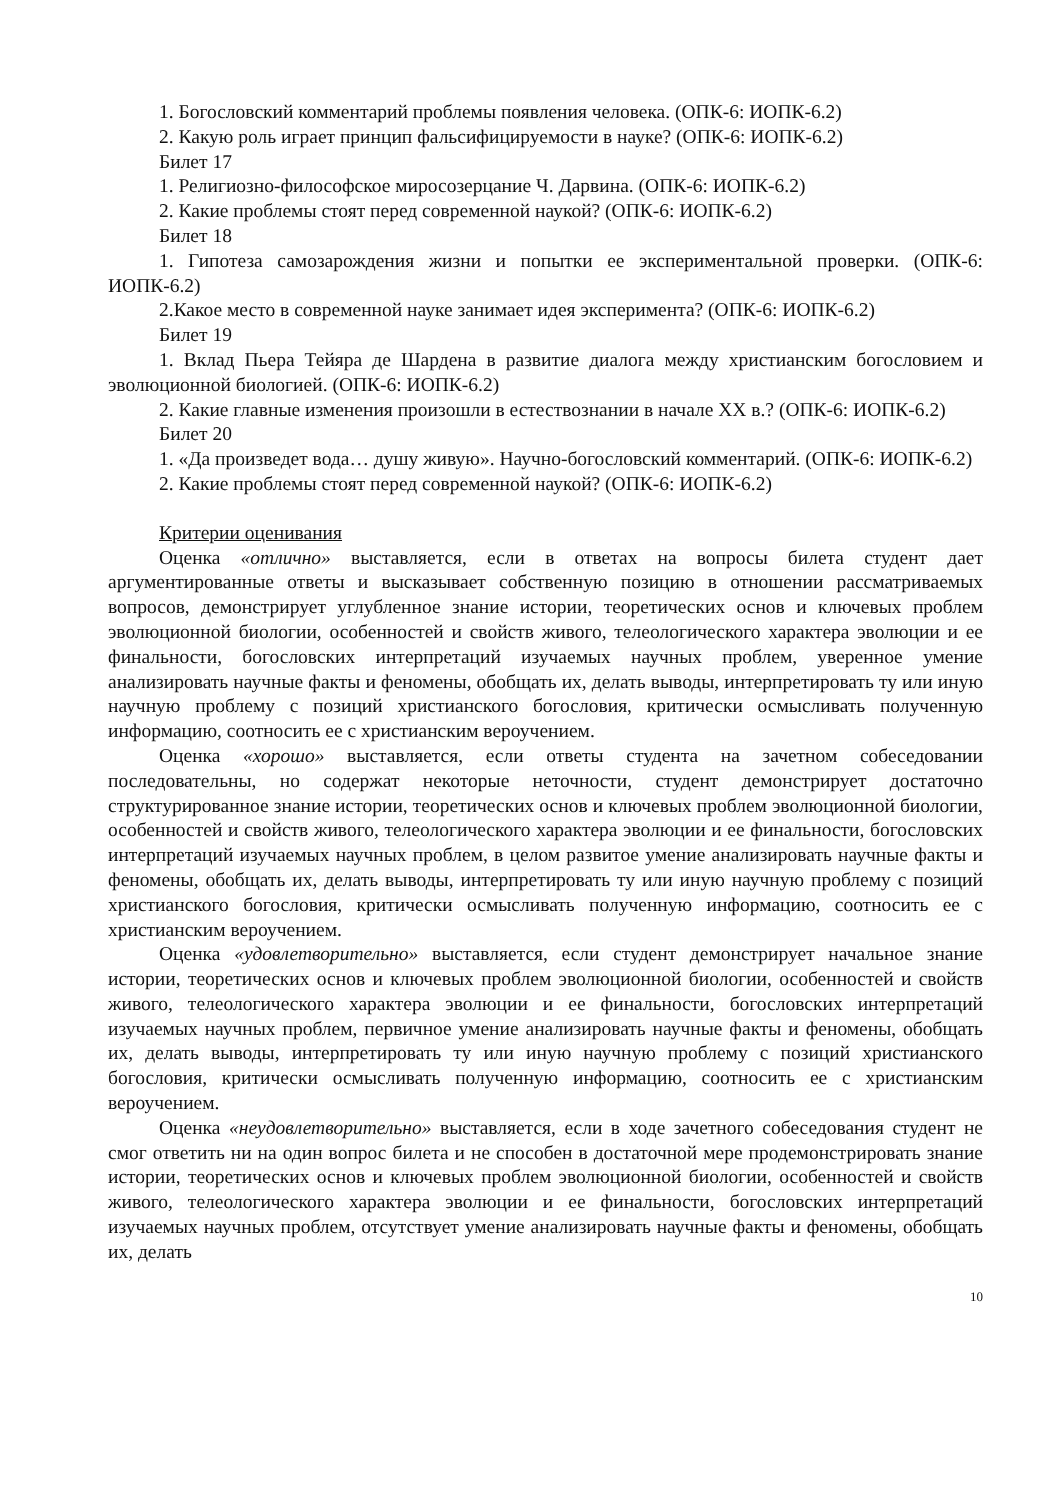1. Богословский комментарий проблемы появления человека. (ОПК-6: ИОПК-6.2)
2. Какую роль играет принцип фальсифицируемости в науке? (ОПК-6: ИОПК-6.2)
Билет 17
1. Религиозно-философское миросозерцание Ч. Дарвина. (ОПК-6: ИОПК-6.2)
2. Какие проблемы стоят перед современной наукой? (ОПК-6: ИОПК-6.2)
Билет 18
1. Гипотеза самозарождения жизни и попытки ее экспериментальной проверки. (ОПК-6: ИОПК-6.2)
2.Какое место в современной науке занимает идея эксперимента? (ОПК-6: ИОПК-6.2)
Билет 19
1. Вклад Пьера Тейяра де Шардена в развитие диалога между христианским богословием и эволюционной биологией. (ОПК-6: ИОПК-6.2)
2. Какие главные изменения произошли в естествознании в начале XX в.? (ОПК-6: ИОПК-6.2)
Билет 20
1. «Да произведет вода… душу живую». Научно-богословский комментарий. (ОПК-6: ИОПК-6.2)
2. Какие проблемы стоят перед современной наукой? (ОПК-6: ИОПК-6.2)
Критерии оценивания
Оценка «отлично» выставляется, если в ответах на вопросы билета студент дает аргументированные ответы и высказывает собственную позицию в отношении рассматриваемых вопросов, демонстрирует углубленное знание истории, теоретических основ и ключевых проблем эволюционной биологии, особенностей и свойств живого, телеологического характера эволюции и ее финальности, богословских интерпретаций изучаемых научных проблем, уверенное умение анализировать научные факты и феномены, обобщать их, делать выводы, интерпретировать ту или иную научную проблему с позиций христианского богословия, критически осмысливать полученную информацию, соотносить ее с христианским вероучением.
Оценка «хорошо» выставляется, если ответы студента на зачетном собеседовании последовательны, но содержат некоторые неточности, студент демонстрирует достаточно структурированное знание истории, теоретических основ и ключевых проблем эволюционной биологии, особенностей и свойств живого, телеологического характера эволюции и ее финальности, богословских интерпретаций изучаемых научных проблем, в целом развитое умение анализировать научные факты и феномены, обобщать их, делать выводы, интерпретировать ту или иную научную проблему с позиций христианского богословия, критически осмысливать полученную информацию, соотносить ее с христианским вероучением.
Оценка «удовлетворительно» выставляется, если студент демонстрирует начальное знание истории, теоретических основ и ключевых проблем эволюционной биологии, особенностей и свойств живого, телеологического характера эволюции и ее финальности, богословских интерпретаций изучаемых научных проблем, первичное умение анализировать научные факты и феномены, обобщать их, делать выводы, интерпретировать ту или иную научную проблему с позиций христианского богословия, критически осмысливать полученную информацию, соотносить ее с христианским вероучением.
Оценка «неудовлетворительно» выставляется, если в ходе зачетного собеседования студент не смог ответить ни на один вопрос билета и не способен в достаточной мере продемонстрировать знание истории, теоретических основ и ключевых проблем эволюционной биологии, особенностей и свойств живого, телеологического характера эволюции и ее финальности, богословских интерпретаций изучаемых научных проблем, отсутствует умение анализировать научные факты и феномены, обобщать их, делать
10